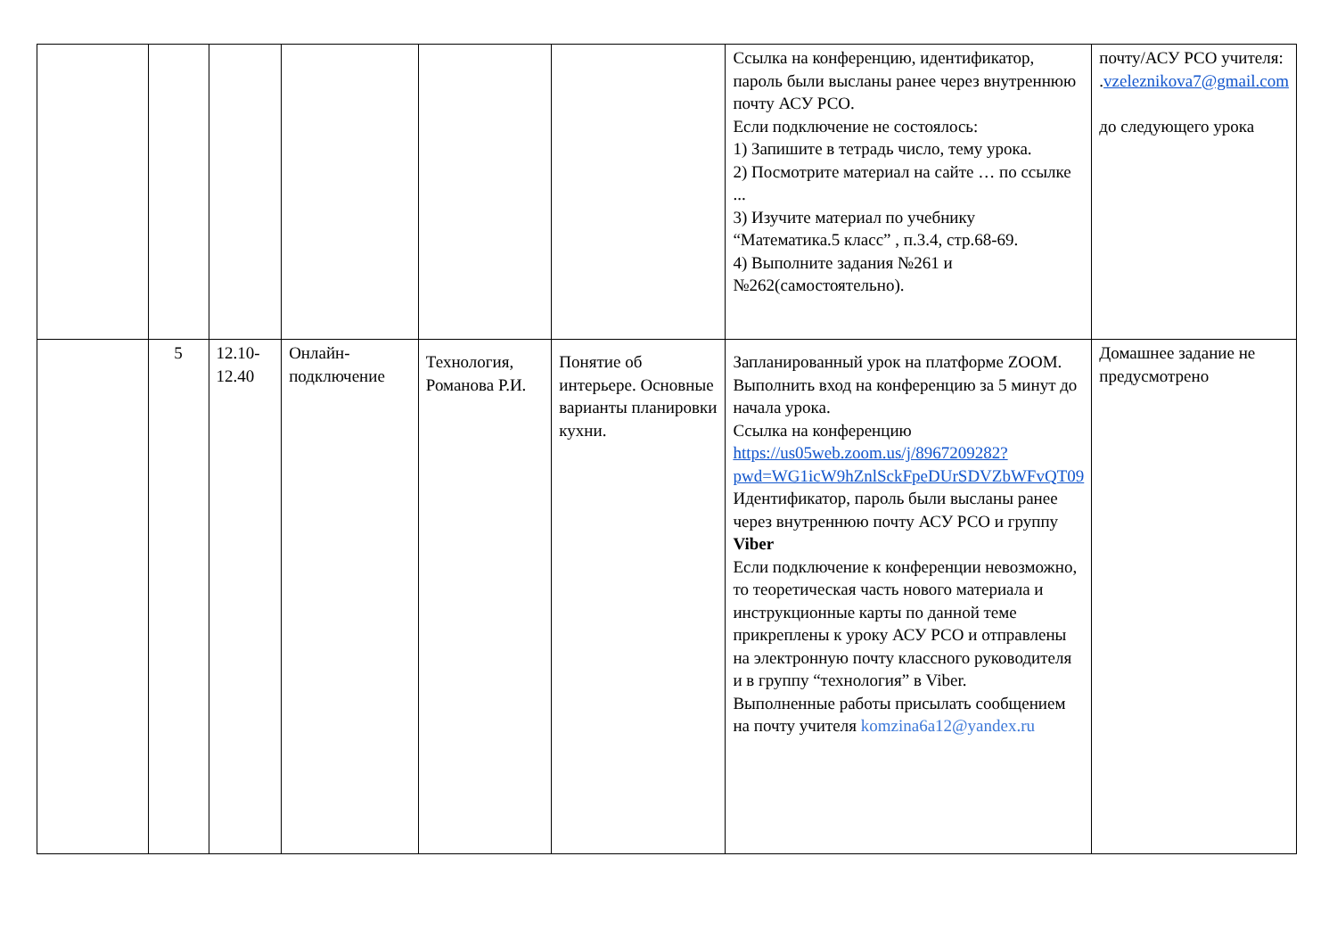| | | | | | | Ссылка на конференцию, идентификатор, пароль были высланы ранее через внутреннюю почту АСУ РСО. Если подключение не состоялось: 1) Запишите в тетрадь число, тему урока. 2) Посмотрите материал на сайте … по ссылке ... 3) Изучите материал по учебнику “Математика.5 класс” , п.3.4, стр.68-69. 4) Выполните задания №261 и №262(самостоятельно). | почту/АСУ РСО учителя: . vzeleznikova7@gmail.com до следующего урока |
| | 5 | 12.10-12.40 | Онлайн-подключение | Технология, Романова Р.И. | Понятие об интерьере. Основные варианты планировки кухни. | Запланированный урок на платформе ZOOM. Выполнить вход на конференцию за 5 минут до начала урока. Ссылка на конференцию https://us05web.zoom.us/j/8967209282?pwd=WG1icW9hZnlSckFpeDUrSDVZbWFvQT09 Идентификатор, пароль были высланы ранее через внутреннюю почту АСУ РСО и группу Viber Если подключение к конференции невозможно, то теоретическая часть нового материала и инструкционные карты по данной теме прикреплены к уроку АСУ РСО и отправлены на электронную почту классного руководителя и в группу “технология” в Viber. Выполненные работы присылать сообщением на почту учителя komzina6a12@yandex.ru | Домашнее задание не предусмотрено |